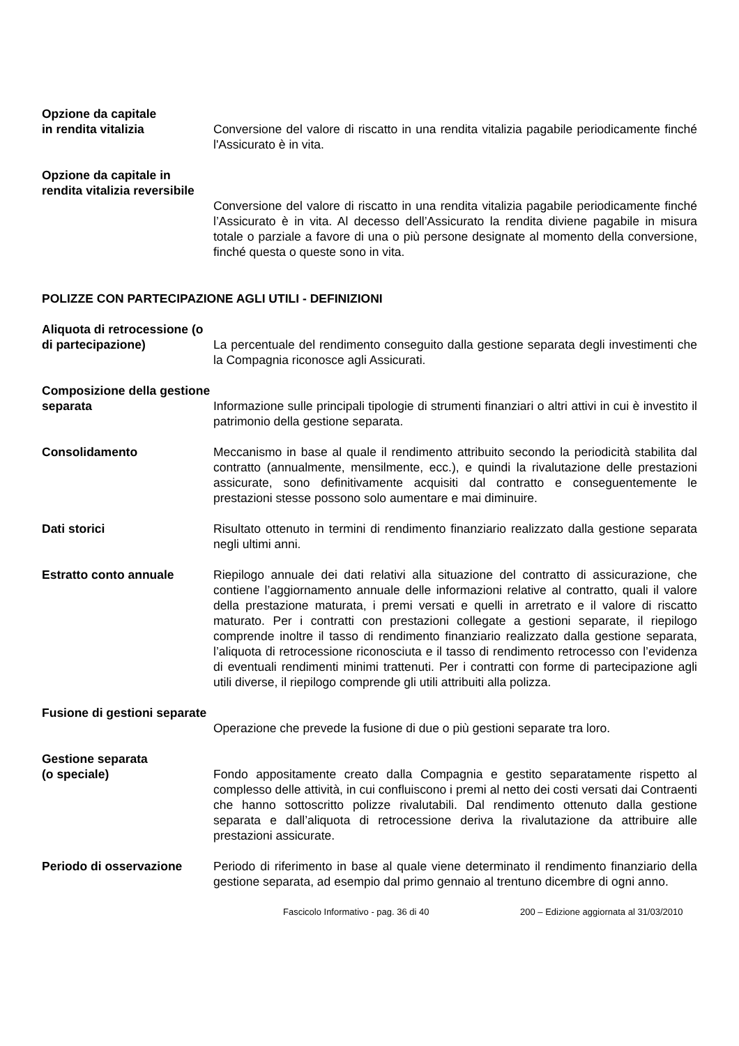Opzione da capitale
in rendita vitalizia
Conversione del valore di riscatto in una rendita vitalizia pagabile periodicamente finché l'Assicurato è in vita.
Opzione da capitale in rendita vitalizia reversibile
Conversione del valore di riscatto in una rendita vitalizia pagabile periodicamente finché l’Assicurato è in vita. Al decesso dell’Assicurato la rendita diviene pagabile in misura totale o parziale a favore di una o più persone designate al momento della conversione, finché questa o queste sono in vita.
POLIZZE CON PARTECIPAZIONE AGLI UTILI - DEFINIZIONI
Aliquota di retrocessione (o di partecipazione)
La percentuale del rendimento conseguito dalla gestione separata degli investimenti che la Compagnia riconosce agli Assicurati.
Composizione della gestione separata
Informazione sulle principali tipologie di strumenti finanziari o altri attivi in cui è investito il patrimonio della gestione separata.
Consolidamento Meccanismo in base al quale il rendimento attribuito secondo la periodicità stabilita dal contratto (annualmente, mensilmente, ecc.), e quindi la rivalutazione delle prestazioni assicurate, sono definitivamente acquisiti dal contratto e conseguentemente le prestazioni stesse possono solo aumentare e mai diminuire.
Dati storici Risultato ottenuto in termini di rendimento finanziario realizzato dalla gestione separata negli ultimi anni.
Estratto conto annuale Riepilogo annuale dei dati relativi alla situazione del contratto di assicurazione, che contiene l’aggiornamento annuale delle informazioni relative al contratto, quali il valore della prestazione maturata, i premi versati e quelli in arretrato e il valore di riscatto maturato. Per i contratti con prestazioni collegate a gestioni separate, il riepilogo comprende inoltre il tasso di rendimento finanziario realizzato dalla gestione separata, l’aliquota di retrocessione riconosciuta e il tasso di rendimento retrocesso con l’evidenza di eventuali rendimenti minimi trattenuti. Per i contratti con forme di partecipazione agli utili diverse, il riepilogo comprende gli utili attribuiti alla polizza.
Fusione di gestioni separate
Operazione che prevede la fusione di due o più gestioni separate tra loro.
Gestione separata
(o speciale)
Fondo appositamente creato dalla Compagnia e gestito separatamente rispetto al complesso delle attività, in cui confluiscono i premi al netto dei costi versati dai Contraenti che hanno sottoscritto polizze rivalutabili. Dal rendimento ottenuto dalla gestione separata e dall’aliquota di retrocessione deriva la rivalutazione da attribuire alle prestazioni assicurate.
Periodo di osservazione Periodo di riferimento in base al quale viene determinato il rendimento finanziario della gestione separata, ad esempio dal primo gennaio al trentuno dicembre di ogni anno.
Fascicolo Informativo - pag. 36 di 40 200 – Edizione aggiornata al 31/03/2010